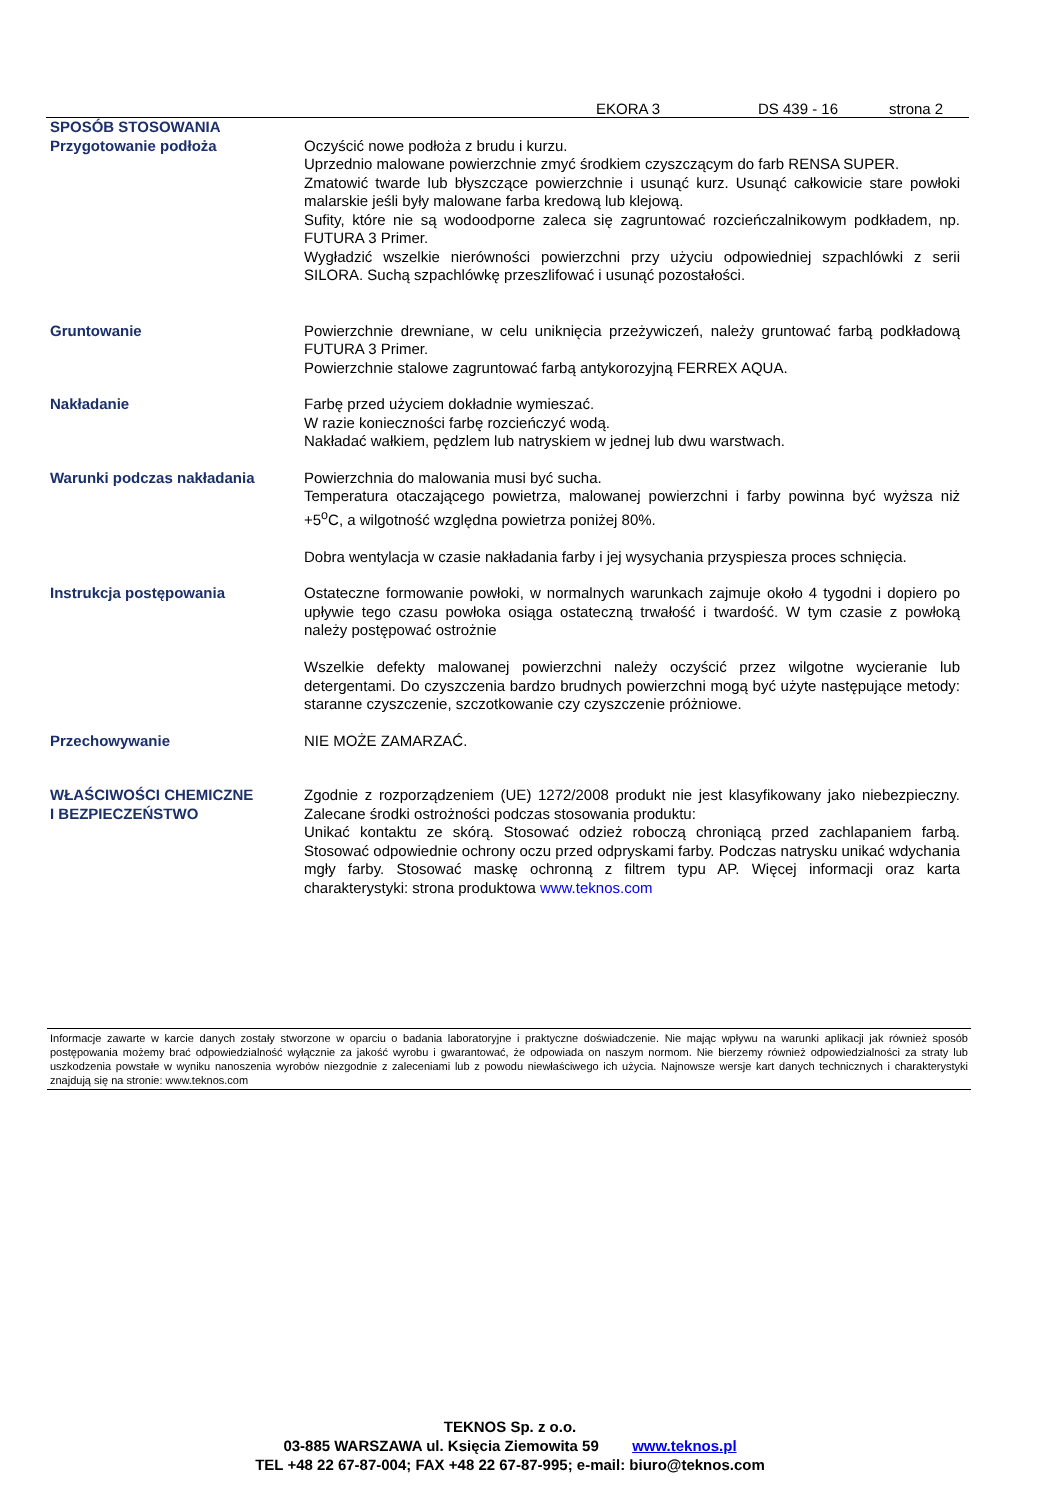EKORA 3 DS 439 - 16 strona 2
SPOSÓB STOSOWANIA
Przygotowanie podłoża Oczyścić nowe podłoża z brudu i kurzu.
Uprzednio malowane powierzchnie zmyć środkiem czyszczącym do farb RENSA SUPER.
Zmatowić twarde lub błyszczące powierzchnie i usunąć kurz. Usunąć całkowicie stare powłoki malarskie jeśli były malowane farba kredową lub klejową.
Sufity, które nie są wodoodporne zaleca się zagruntować rozcieńczalnikowym podkładem, np. FUTURA 3 Primer.
Wygładzić wszelkie nierówności powierzchni przy użyciu odpowiedniej szpachlówki z serii SILORA. Suchą szpachlówkę przeszlifować i usunąć pozostałości.
Gruntowanie Powierzchnie drewniane, w celu uniknięcia przeżywiczeń, należy gruntować farbą podkładową FUTURA 3 Primer.
Powierzchnie stalowe zagruntować farbą antykorozyjną FERREX AQUA.
Nakładanie Farbę przed użyciem dokładnie wymieszać.
W razie konieczności farbę rozcieńczyć wodą.
Nakładać wałkiem, pędzlem lub natryskiem w jednej lub dwu warstwach.
Warunki podczas nakładania Powierzchnia do malowania musi być sucha.
Temperatura otaczającego powietrza, malowanej powierzchni i farby powinna być wyższa niż +5<sup>o</sup>C, a wilgotność względna powietrza poniżej 80%.
Dobra wentylacja w czasie nakładania farby i jej wysychania przyspiesza proces schnięcia.
Instrukcja postępowania Ostateczne formowanie powłoki, w normalnych warunkach zajmuje około 4 tygodni i dopiero po upływie tego czasu powłoka osiąga ostateczną trwałość i twardość. W tym czasie z powłoką należy postępować ostrożnie
Wszelkie defekty malowanej powierzchni należy oczyścić przez wilgotne wycieranie lub detergentami. Do czyszczenia bardzo brudnych powierzchni mogą być użyte następujące metody: staranne czyszczenie, szczotkowanie czy czyszczenie próżniowe.
Przechowywanie NIE MOŻE ZAMARZAĆ.
WŁAŚCIWOŚCI CHEMICZNE
I BEZPIECZEŃSTWO
Zgodnie z rozporządzeniem (UE) 1272/2008 produkt nie jest klasyfikowany jako niebezpieczny. Zalecane środki ostrożności podczas stosowania produktu:
Unikać kontaktu ze skórą. Stosować odzież roboczą chroniącą przed zachlapaniem farbą. Stosować odpowiednie ochrony oczu przed odpryskami farby. Podczas natrysku unikać wdychania mgły farby. Stosować maskę ochronną z filtrem typu AP. Więcej informacji oraz karta charakterystyki: strona produktowa www.teknos.com
Informacje zawarte w karcie danych zostały stworzone w oparciu o badania laboratoryjne i praktyczne doświadczenie. Nie mając wpływu na warunki aplikacji jak również sposób postępowania możemy brać odpowiedzialność wyłącznie za jakość wyrobu i gwarantować, że odpowiada on naszym normom. Nie bierzemy również odpowiedzialności za straty lub uszkodzenia powstałe w wyniku nanoszenia wyrobów niezgodnie z zaleceniami lub z powodu niewłaściwego ich użycia. Najnowsze wersje kart danych technicznych i charakterystyki znajdują się na stronie: www.teknos.com
TEKNOS Sp. z o.o.
03-885 WARSZAWA ul. Księcia Ziemowita 59 www.teknos.pl
TEL +48 22 67-87-004; FAX +48 22 67-87-995; e-mail: biuro@teknos.com